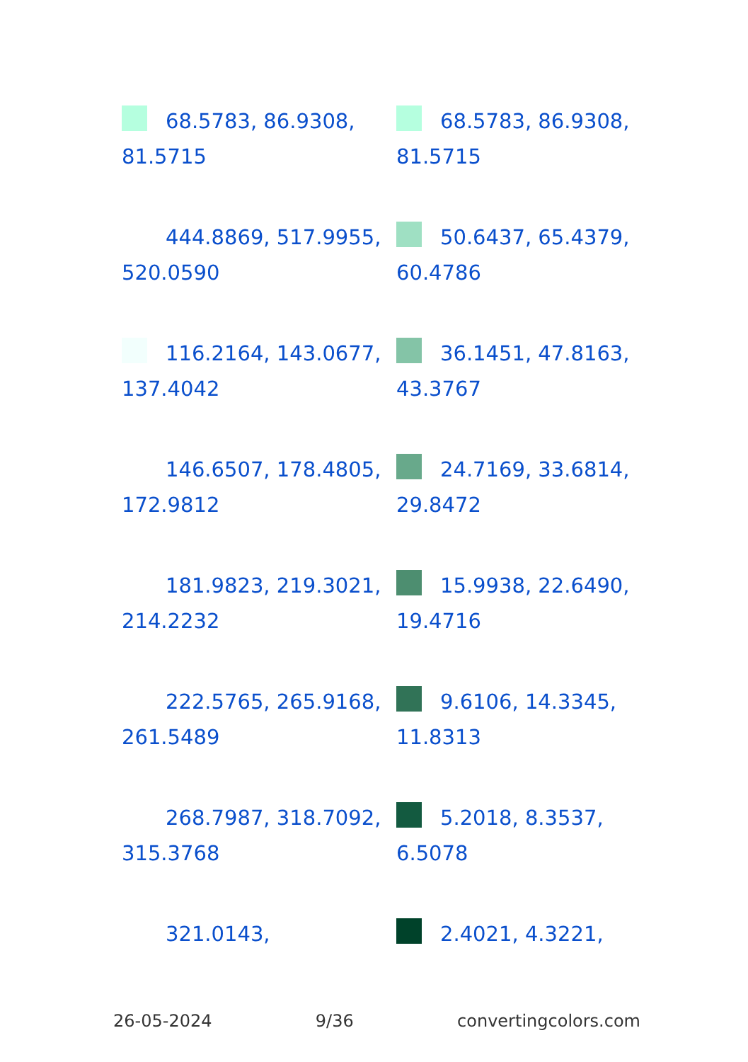68.5783, 86.9308, 81.5715
68.5783, 86.9308, 81.5715
444.8869, 517.9955, 520.0590
50.6437, 65.4379, 60.4786
116.2164, 143.0677, 137.4042
36.1451, 47.8163, 43.3767
146.6507, 178.4805, 172.9812
24.7169, 33.6814, 29.8472
181.9823, 219.3021, 214.2232
15.9938, 22.6490, 19.4716
222.5765, 265.9168, 261.5489
9.6106, 14.3345, 11.8313
268.7987, 318.7092, 315.3768
5.2018, 8.3537, 6.5078
321.0143,
2.4021, 4.3221,
26-05-2024 9/36 convertingcolors.com